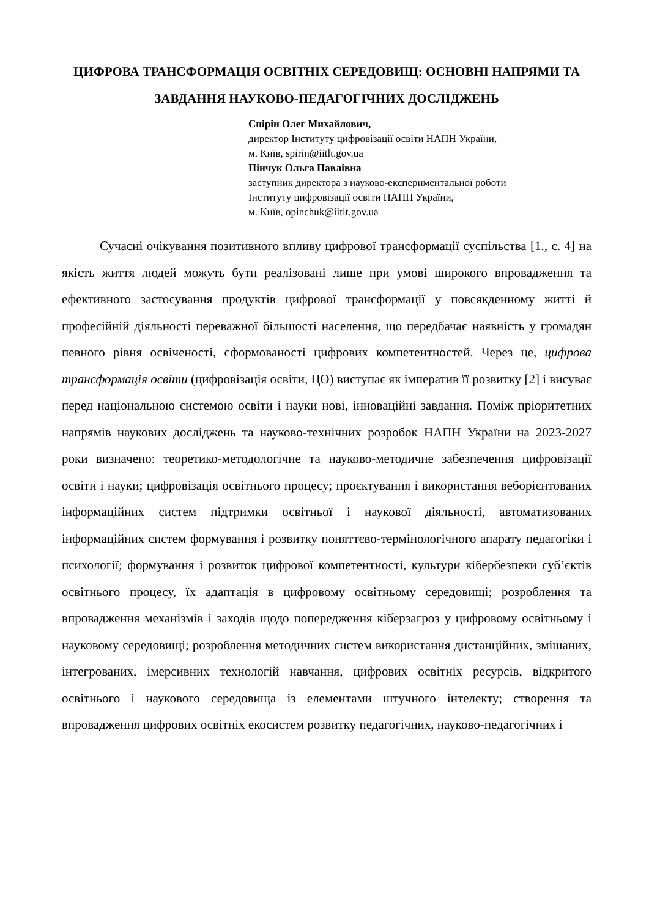ЦИФРОВА ТРАНСФОРМАЦІЯ ОСВІТНІХ СЕРЕДОВИЩ: ОСНОВНІ НАПРЯМИ ТА ЗАВДАННЯ НАУКОВО-ПЕДАГОГІЧНИХ ДОСЛІДЖЕНЬ
Спірін Олег Михайлович,
директор Інституту цифровізації освіти НАПН України,
м. Київ, spirin@iitlt.gov.ua
Пінчук Ольга Павлівна
заступник директора з науково-експериментальної роботи
Інституту цифровізації освіти НАПН України,
м. Київ, opinchuk@iitlt.gov.ua
Сучасні очікування позитивного впливу цифрової трансформації суспільства [1., с. 4] на якість життя людей можуть бути реалізовані лише при умові широкого впровадження та ефективного застосування продуктів цифрової трансформації у повсякденному житті й професійній діяльності переважної більшості населення, що передбачає наявність у громадян певного рівня освіченості, сформованості цифрових компетентностей. Через це, цифрова трансформація освіти (цифровізація освіти, ЦО) виступає як імператив її розвитку [2] і висуває перед національною системою освіти і науки нові, інноваційні завдання. Поміж пріоритетних напрямів наукових досліджень та науково-технічних розробок НАПН України на 2023-2027 роки визначено: теоретико-методологічне та науково-методичне забезпечення цифровізації освіти і науки; цифровізація освітнього процесу; проєктування і використання веборієнтованих інформаційних систем підтримки освітньої і наукової діяльності, автоматизованих інформаційних систем формування і розвитку поняттєво-термінологічного апарату педагогіки і психології; формування і розвиток цифрової компетентності, культури кібербезпеки суб’єктів освітнього процесу, їх адаптація в цифровому освітньому середовищі; розроблення та впровадження механізмів і заходів щодо попередження кіберзагроз у цифровому освітньому і науковому середовищі; розроблення методичних систем використання дистанційних, змішаних, інтегрованих, імерсивних технологій навчання, цифрових освітніх ресурсів, відкритого освітнього і наукового середовища із елементами штучного інтелекту; створення та впровадження цифрових освітніх екосистем розвитку педагогічних, науково-педагогічних і